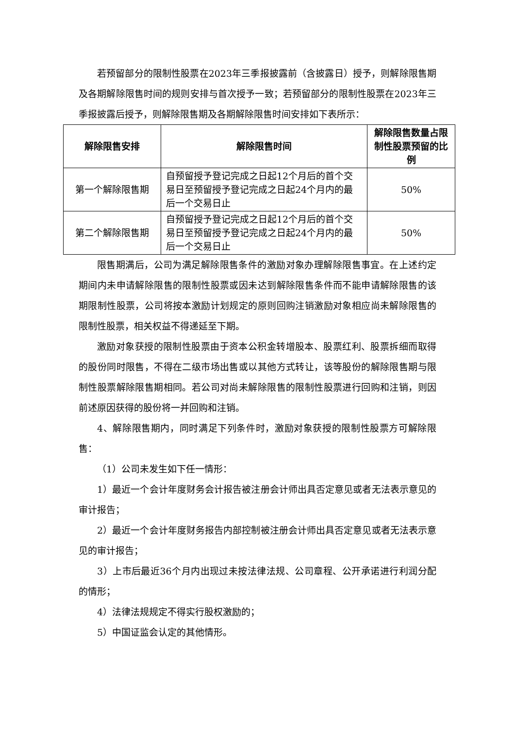若预留部分的限制性股票在2023年三季报披露前（含披露日）授予，则解除限售期及各期解除限售时间的规则安排与首次授予一致；若预留部分的限制性股票在2023年三季报披露后授予，则解除限售期及各期解除限售时间安排如下表所示：
| 解除限售安排 | 解除限售时间 | 解除限售数量占限制性股票预留的比例 |
| --- | --- | --- |
| 第一个解除限售期 | 自预留授予登记完成之日起12个月后的首个交易日至预留授予登记完成之日起24个月内的最后一个交易日止 | 50% |
| 第二个解除限售期 | 自预留授予登记完成之日起12个月后的首个交易日至预留授予登记完成之日起24个月内的最后一个交易日止 | 50% |
限售期满后，公司为满足解除限售条件的激励对象办理解除限售事宜。在上述约定期间内未申请解除限售的限制性股票或因未达到解除限售条件而不能申请解除限售的该期限制性股票，公司将按本激励计划规定的原则回购注销激励对象相应尚未解除限售的限制性股票，相关权益不得递延至下期。
激励对象获授的限制性股票由于资本公积金转增股本、股票红利、股票拆细而取得的股份同时限售，不得在二级市场出售或以其他方式转让，该等股份的解除限售期与限制性股票解除限售期相同。若公司对尚未解除限售的限制性股票进行回购和注销，则因前述原因获得的股份将一并回购和注销。
4、解除限售期内，同时满足下列条件时，激励对象获授的限制性股票方可解除限售：
（1）公司未发生如下任一情形：
1）最近一个会计年度财务会计报告被注册会计师出具否定意见或者无法表示意见的审计报告；
2）最近一个会计年度财务报告内部控制被注册会计师出具否定意见或者无法表示意见的审计报告；
3）上市后最近36个月内出现过未按法律法规、公司章程、公开承诺进行利润分配的情形；
4）法律法规规定不得实行股权激励的；
5）中国证监会认定的其他情形。